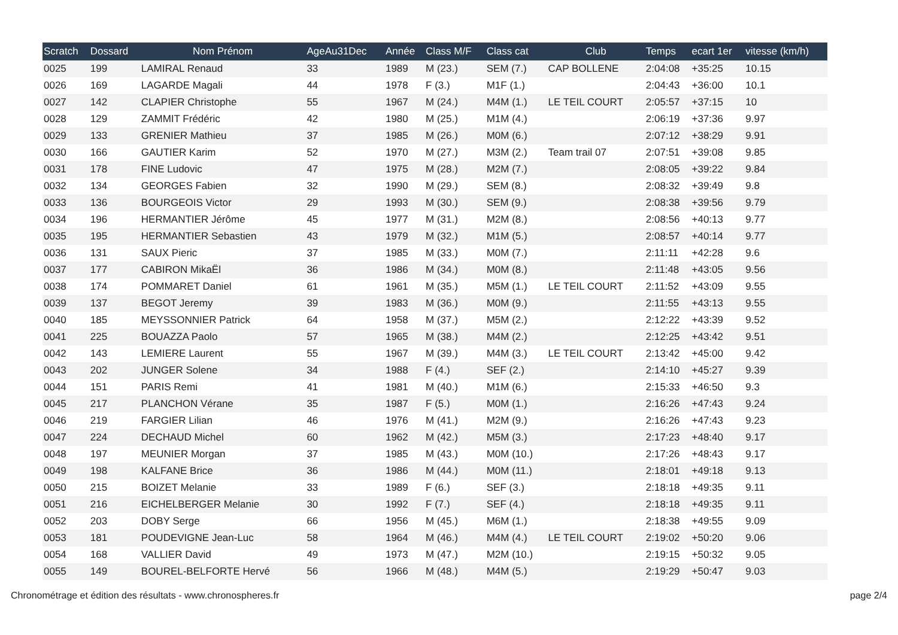| Scratch | Dossard | Nom Prénom | AgeAu31Dec | Année | Class M/F | Class cat | Club | Temps | ecart 1er | vitesse (km/h) |
| --- | --- | --- | --- | --- | --- | --- | --- | --- | --- | --- |
| 0025 | 199 | LAMIRAL Renaud | 33 | 1989 | M (23.) | SEM (7.) | CAP BOLLENE | 2:04:08 | +35:25 | 10.15 |
| 0026 | 169 | LAGARDE Magali | 44 | 1978 | F (3.) | M1F (1.) | | 2:04:43 | +36:00 | 10.1 |
| 0027 | 142 | CLAPIER Christophe | 55 | 1967 | M (24.) | M4M (1.) | LE TEIL COURT | 2:05:57 | +37:15 | 10 |
| 0028 | 129 | ZAMMIT Frédéric | 42 | 1980 | M (25.) | M1M (4.) | | 2:06:19 | +37:36 | 9.97 |
| 0029 | 133 | GRENIER Mathieu | 37 | 1985 | M (26.) | M0M (6.) | | 2:07:12 | +38:29 | 9.91 |
| 0030 | 166 | GAUTIER Karim | 52 | 1970 | M (27.) | M3M (2.) | Team trail 07 | 2:07:51 | +39:08 | 9.85 |
| 0031 | 178 | FINE Ludovic | 47 | 1975 | M (28.) | M2M (7.) | | 2:08:05 | +39:22 | 9.84 |
| 0032 | 134 | GEORGES Fabien | 32 | 1990 | M (29.) | SEM (8.) | | 2:08:32 | +39:49 | 9.8 |
| 0033 | 136 | BOURGEOIS Victor | 29 | 1993 | M (30.) | SEM (9.) | | 2:08:38 | +39:56 | 9.79 |
| 0034 | 196 | HERMANTIER Jérôme | 45 | 1977 | M (31.) | M2M (8.) | | 2:08:56 | +40:13 | 9.77 |
| 0035 | 195 | HERMANTIER Sebastien | 43 | 1979 | M (32.) | M1M (5.) | | 2:08:57 | +40:14 | 9.77 |
| 0036 | 131 | SAUX Pieric | 37 | 1985 | M (33.) | M0M (7.) | | 2:11:11 | +42:28 | 9.6 |
| 0037 | 177 | CABIRON MikaËl | 36 | 1986 | M (34.) | M0M (8.) | | 2:11:48 | +43:05 | 9.56 |
| 0038 | 174 | POMMARET Daniel | 61 | 1961 | M (35.) | M5M (1.) | LE TEIL COURT | 2:11:52 | +43:09 | 9.55 |
| 0039 | 137 | BEGOT Jeremy | 39 | 1983 | M (36.) | M0M (9.) | | 2:11:55 | +43:13 | 9.55 |
| 0040 | 185 | MEYSSONNIER Patrick | 64 | 1958 | M (37.) | M5M (2.) | | 2:12:22 | +43:39 | 9.52 |
| 0041 | 225 | BOUAZZA Paolo | 57 | 1965 | M (38.) | M4M (2.) | | 2:12:25 | +43:42 | 9.51 |
| 0042 | 143 | LEMIERE Laurent | 55 | 1967 | M (39.) | M4M (3.) | LE TEIL COURT | 2:13:42 | +45:00 | 9.42 |
| 0043 | 202 | JUNGER Solene | 34 | 1988 | F (4.) | SEF (2.) | | 2:14:10 | +45:27 | 9.39 |
| 0044 | 151 | PARIS Remi | 41 | 1981 | M (40.) | M1M (6.) | | 2:15:33 | +46:50 | 9.3 |
| 0045 | 217 | PLANCHON Vérane | 35 | 1987 | F (5.) | M0M (1.) | | 2:16:26 | +47:43 | 9.24 |
| 0046 | 219 | FARGIER Lilian | 46 | 1976 | M (41.) | M2M (9.) | | 2:16:26 | +47:43 | 9.23 |
| 0047 | 224 | DECHAUD Michel | 60 | 1962 | M (42.) | M5M (3.) | | 2:17:23 | +48:40 | 9.17 |
| 0048 | 197 | MEUNIER Morgan | 37 | 1985 | M (43.) | M0M (10.) | | 2:17:26 | +48:43 | 9.17 |
| 0049 | 198 | KALFANE Brice | 36 | 1986 | M (44.) | M0M (11.) | | 2:18:01 | +49:18 | 9.13 |
| 0050 | 215 | BOIZET Melanie | 33 | 1989 | F (6.) | SEF (3.) | | 2:18:18 | +49:35 | 9.11 |
| 0051 | 216 | EICHELBERGER Melanie | 30 | 1992 | F (7.) | SEF (4.) | | 2:18:18 | +49:35 | 9.11 |
| 0052 | 203 | DOBY Serge | 66 | 1956 | M (45.) | M6M (1.) | | 2:18:38 | +49:55 | 9.09 |
| 0053 | 181 | POUDEVIGNE Jean-Luc | 58 | 1964 | M (46.) | M4M (4.) | LE TEIL COURT | 2:19:02 | +50:20 | 9.06 |
| 0054 | 168 | VALLIER David | 49 | 1973 | M (47.) | M2M (10.) | | 2:19:15 | +50:32 | 9.05 |
| 0055 | 149 | BOUREL-BELFORTE Hervé | 56 | 1966 | M (48.) | M4M (5.) | | 2:19:29 | +50:47 | 9.03 |
Chronométrage et édition des résultats - www.chronospheres.fr page 2/4